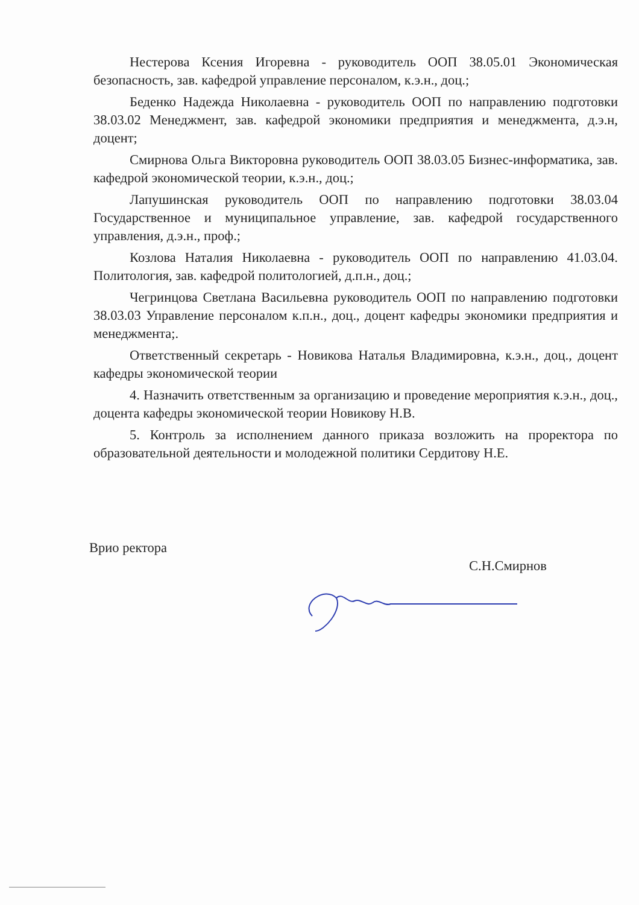Нестерова Ксения Игоревна - руководитель ООП 38.05.01 Экономическая безопасность, зав. кафедрой управление персоналом, к.э.н., доц.;
Беденко Надежда Николаевна - руководитель ООП по направлению подготовки 38.03.02 Менеджмент, зав. кафедрой экономики предприятия и менеджмента, д.э.н, доцент;
Смирнова Ольга Викторовна руководитель ООП 38.03.05 Бизнес-информатика, зав. кафедрой экономической теории, к.э.н., доц.;
Лапушинская руководитель ООП по направлению подготовки 38.03.04 Государственное и муниципальное управление, зав. кафедрой государственного управления, д.э.н., проф.;
Козлова Наталия Николаевна - руководитель ООП по направлению 41.03.04. Политология, зав. кафедрой политологией, д.п.н., доц.;
Чегринцова Светлана Васильевна руководитель ООП по направлению подготовки 38.03.03 Управление персоналом к.п.н., доц., доцент кафедры экономики предприятия и менеджмента;.
Ответственный секретарь - Новикова Наталья Владимировна, к.э.н., доц., доцент кафедры экономической теории
4. Назначить ответственным за организацию и проведение мероприятия к.э.н., доц., доцента кафедры экономической теории Новикову Н.В.
5. Контроль за исполнением данного приказа возложить на проректора по образовательной деятельности и молодежной политики Сердитову Н.Е.
Врио ректора
С.Н.Смирнов